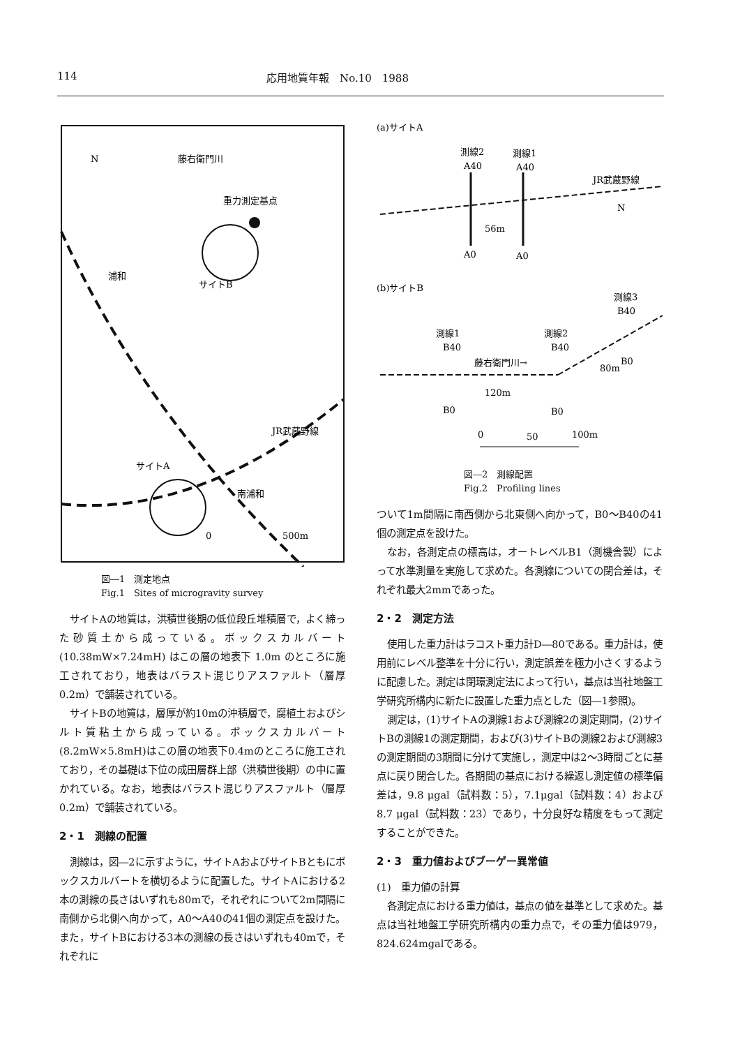114 応用地質年報　No.10　1988
N
重力測定基点
浦和
サイトB
サイトA
南浦和
JR武蔵野線
藤右衛門川
0
500m
図―1　測定地点
Fig.1　Sites of microgravity survey
サイトAの地質は，洪積世後期の低位段丘堆積層で，よく締った砂質土から成っている。ボックスカルバート(10.38mW×7.24mH) はこの層の地表下 1.0m のところに施工されており，地表はバラスト混じりアスファルト（層厚0.2m）で舗装されている。
サイトBの地質は，層厚が約10mの沖積層で，腐植土およびシルト質粘土から成っている。ボックスカルバート(8.2mW×5.8mH)はこの層の地表下0.4mのところに施工されており，その基礎は下位の成田層群上部（洪積世後期）の中に置かれている。なお，地表はバラスト混じりアスファルト（層厚0.2m）で舗装されている。
2・1　測線の配置
測線は，図―2に示すように，サイトAおよびサイトBともにボックスカルバートを横切るように配置した。サイトAにおける2本の測線の長さはいずれも80mで，それぞれについて2m間隔に南側から北側へ向かって，A0～A40の41個の測定点を設けた。また，サイトBにおける3本の測線の長さはいずれも40mで，それぞれに
(a)サイトA
測線2
測線1
A40
A40
JR武蔵野線
56m
A0
A0
N
(b)サイトB
測線3
B40
測線1
測線2
B40
B40
藤右衛門川→
80m
B0
120m
B0
B0
0
50
100m
図―2　測線配置
Fig.2　Profiling lines
ついて1m間隔に南西側から北東側へ向かって，B0～B40の41個の測定点を設けた。
なお，各測定点の標高は，オートレベルB1（測機舎製）によって水準測量を実施して求めた。各測線についての閉合差は，それぞれ最大2mmであった。
2・2　測定方法
使用した重力計はラコスト重力計D―80である。重力計は，使用前にレベル整準を十分に行い，測定誤差を極力小さくするように配慮した。測定は閉環測定法によって行い，基点は当社地盤工学研究所構内に新たに設置した重力点とした（図―1参照)。
測定は，(1)サイトAの測線1および測線2の測定期間，(2)サイトBの測線1の測定期間，および(3)サイトBの測線2および測線3の測定期間の3期間に分けて実施し，測定中は2～3時間ごとに基点に戻り閉合した。各期間の基点における繰返し測定値の標準偏差は，9.8 μgal（試料数：5），7.1μgal（試料数：4）および8.7 μgal（試料数：23）であり，十分良好な精度をもって測定することができた。
2・3　重力値およびブーゲー異常値
(1)　重力値の計算
各測定点における重力値は，基点の値を基準として求めた。基点は当社地盤工学研究所構内の重力点で，その重力値は979，824.624mgalである。